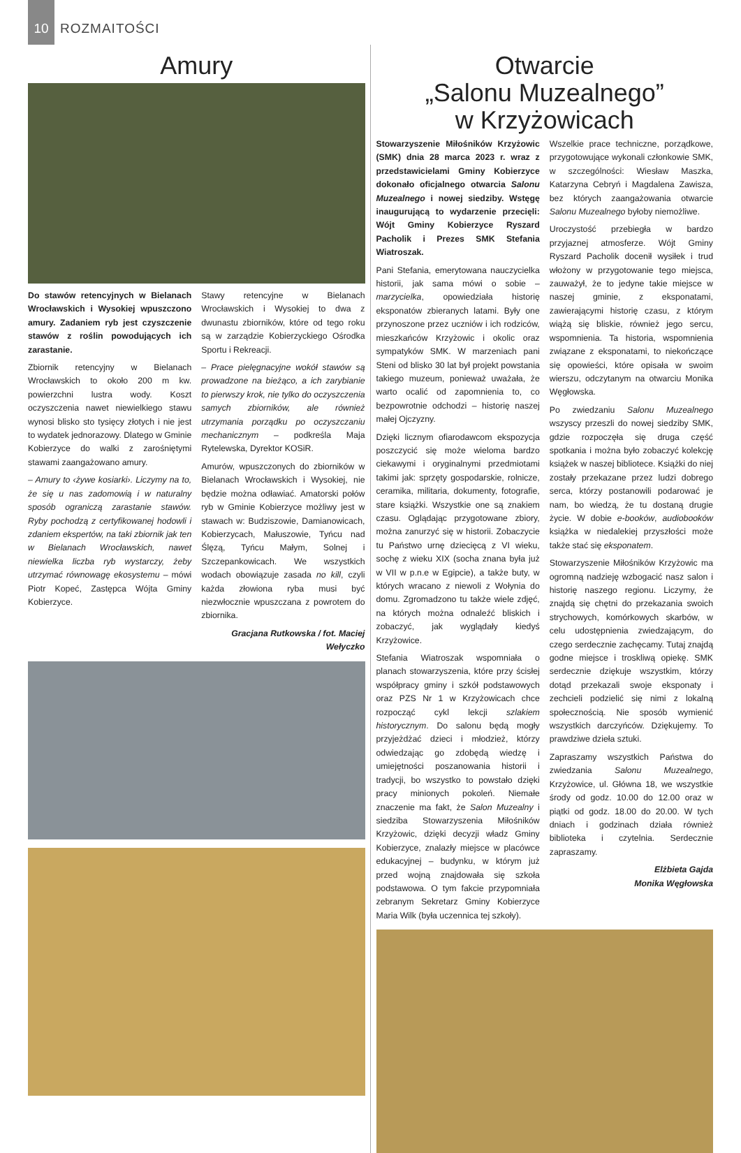10
ROZMAITOŚCI
Amury
Do stawów retencyjnych w Bielanach Wrocławskich i Wysokiej wpuszczono amury. Zadaniem ryb jest czyszczenie stawów z roślin powodujących ich zarastanie.
Zbiornik retencyjny w Bielanach Wrocławskich to około 200 m kw. powierzchni lustra wody. Koszt oczyszczenia nawet niewielkiego stawu wynosi blisko sto tysięcy złotych i nie jest to wydatek jednorazowy. Dlatego w Gminie Kobierzyce do walki z zarośniętymi stawami zaangażowano amury.
– Amury to ‹żywe kosiarki›. Liczymy na to, że się u nas zadomowią i w naturalny sposób ograniczą zarastanie stawów. Ryby pochodzą z certyfikowanej hodowli i zdaniem ekspertów, na taki zbiornik jak ten w Bielanach Wrocławskich, nawet niewielka liczba ryb wystarczy, żeby utrzymać równowagę ekosystemu – mówi Piotr Kopeć, Zastępca Wójta Gminy Kobierzyce.
Stawy retencyjne w Bielanach Wrocławskich i Wysokiej to dwa z dwunastu zbiorników, które od tego roku są w zarządzie Kobierzyckiego Ośrodka Sportu i Rekreacji.
– Prace pielęgnacyjne wokół stawów są prowadzone na bieżąco, a ich zarybianie to pierwszy krok, nie tylko do oczyszczenia samych zbiorników, ale również utrzymania porządku po oczyszczaniu mechanicznym – podkreśla Maja Rytelewska, Dyrektor KOSiR.
Amurów, wpuszczonych do zbiorników w Bielanach Wrocławskich i Wysokiej, nie będzie można odławiać. Amatorski połów ryb w Gminie Kobierzyce możliwy jest w stawach w: Budziszowie, Damianowicach, Kobierzycach, Małuszowie, Tyńcu nad Ślęzą, Tyńcu Małym, Solnej i Szczepankowicach. We wszystkich wodach obowiązuje zasada no kill, czyli każda złowiona ryba musi być niezwłocznie wpuszczana z powrotem do zbiornika.
Gracjana Rutkowska / fot. Maciej Wełyczko
Otwarcie
„Salonu Muzealnego”
w Krzyżowicach
Stowarzyszenie Miłośników Krzyżowic (SMK) dnia 28 marca 2023 r. wraz z przedstawicielami Gminy Kobierzyce dokonało oficjalnego otwarcia Salonu Muzealnego i nowej siedziby. Wstęgę inaugurującą to wydarzenie przecięli: Wójt Gminy Kobierzyce Ryszard Pacholik i Prezes SMK Stefania Wiatroszak.
Pani Stefania, emerytowana nauczycielka historii, jak sama mówi o sobie – marzycielka, opowiedziała historię eksponatów zbieranych latami. Były one przynoszone przez uczniów i ich rodziców, mieszkańców Krzyżowic i okolic oraz sympatyków SMK. W marzeniach pani Steni od blisko 30 lat był projekt powstania takiego muzeum, ponieważ uważała, że warto ocalić od zapomnienia to, co bezpowrotnie odchodzi – historię naszej małej Ojczyzny.
Dzięki licznym ofiarodawcom ekspozycja poszczycić się może wieloma bardzo ciekawymi i oryginalnymi przedmiotami takimi jak: sprzęty gospodarskie, rolnicze, ceramika, militaria, dokumenty, fotografie, stare książki. Wszystkie one są znakiem czasu. Oglądając przygotowane zbiory, można zanurzyć się w historii. Zobaczycie tu Państwo urnę dziecięcą z VI wieku, sochę z wieku XIX (socha znana była już w VII w p.n.e w Egipcie), a także buty, w których wracano z niewoli z Wołynia do domu. Zgromadzono tu także wiele zdjęć, na których można odnaleźć bliskich i zobaczyć, jak wyglądały kiedyś Krzyżowice.
Stefania Wiatroszak wspomniała o planach stowarzyszenia, które przy ścisłej współpracy gminy i szkół podstawowych oraz PZS Nr 1 w Krzyżowicach chce rozpocząć cykl lekcji szlakiem historycznym. Do salonu będą mogły przyjeżdżać dzieci i młodzież, którzy odwiedzając go zdobędą wiedzę i umiejętności poszanowania historii i tradycji, bo wszystko to powstało dzięki pracy minionych pokoleń. Niemałe znaczenie ma fakt, że Salon Muzealny i siedziba Stowarzyszenia Miłośników Krzyżowic, dzięki decyzji władz Gminy Kobierzyce, znalazły miejsce w placówce edukacyjnej – budynku, w którym już przed wojną znajdowała się szkoła podstawowa. O tym fakcie przypomniała zebranym Sekretarz Gminy Kobierzyce Maria Wilk (była uczennica tej szkoły).
Wszelkie prace techniczne, porządkowe, przygotowujące wykonali członkowie SMK, w szczególności: Wiesław Maszka, Katarzyna Cebryń i Magdalena Zawisza, bez których zaangażowania otwarcie Salonu Muzealnego byłoby niemożliwe.
Uroczystość przebiegła w bardzo przyjaznej atmosferze. Wójt Gminy Ryszard Pacholik docenił wysiłek i trud włożony w przygotowanie tego miejsca, zauważył, że to jedyne takie miejsce w naszej gminie, z eksponatami, zawierającymi historię czasu, z którym wiążą się bliskie, również jego sercu, wspomnienia. Ta historia, wspomnienia związane z eksponatami, to niekończące się opowieści, które opisała w swoim wierszu, odczytanym na otwarciu Monika Węgłowska.
Po zwiedzaniu Salonu Muzealnego wszyscy przeszli do nowej siedziby SMK, gdzie rozpoczęła się druga część spotkania i można było zobaczyć kolekcję książek w naszej bibliotece. Książki do niej zostały przekazane przez ludzi dobrego serca, którzy postanowili podarować je nam, bo wiedzą, że tu dostaną drugie życie. W dobie e-booków, audiobooków książka w niedalekiej przyszłości może także stać się eksponatem.
Stowarzyszenie Miłośników Krzyżowic ma ogromną nadzieję wzbogacić nasz salon i historię naszego regionu. Liczymy, że znajdą się chętni do przekazania swoich strychowych, komórkowych skarbów, w celu udostępnienia zwiedzającym, do czego serdecznie zachęcamy. Tutaj znajdą godne miejsce i troskliwą opiekę. SMK serdecznie dziękuje wszystkim, którzy dotąd przekazali swoje eksponaty i zechcieli podzielić się nimi z lokalną społecznością. Nie sposób wymienić wszystkich darczyńców. Dziękujemy. To prawdziwe dzieła sztuki.
Zapraszamy wszystkich Państwa do zwiedzania Salonu Muzealnego, Krzyżowice, ul. Główna 18, we wszystkie środy od godz. 10.00 do 12.00 oraz w piątki od godz. 18.00 do 20.00. W tych dniach i godzinach działa również biblioteka i czytelnia. Serdecznie zapraszamy.
Elżbieta Gajda
Monika Węgłowska